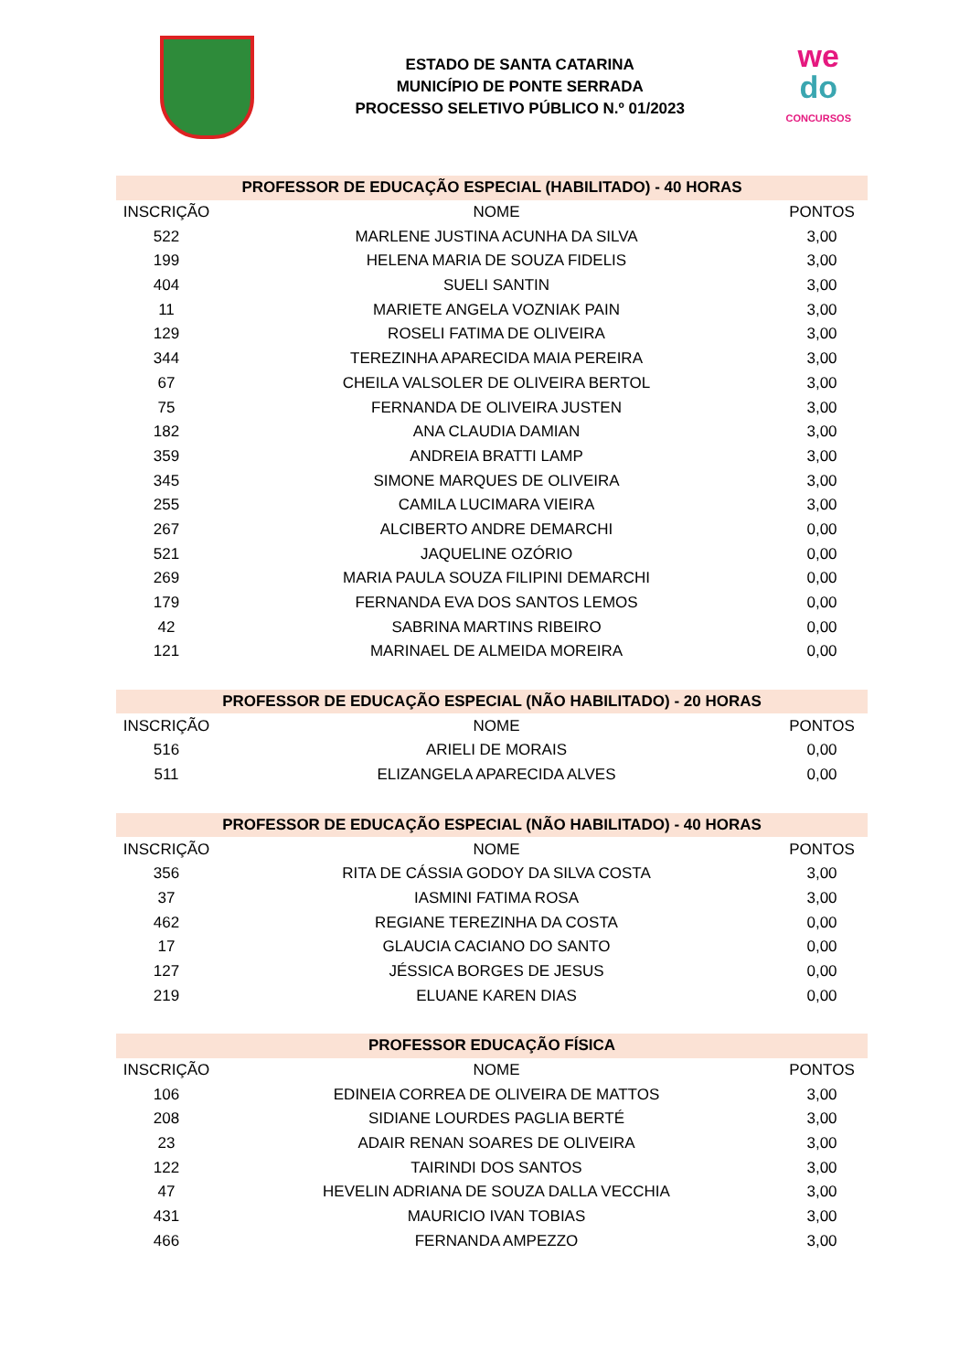ESTADO DE SANTA CATARINA
MUNICÍPIO DE PONTE SERRADA
PROCESSO SELETIVO PÚBLICO N.º 01/2023
we
do
CONCURSOS
| PROFESSOR DE EDUCAÇÃO ESPECIAL (HABILITADO) - 40 HORAS | | |
| --- | --- | --- |
| INSCRIÇÃO | NOME | PONTOS |
| 522 | MARLENE JUSTINA ACUNHA DA SILVA | 3,00 |
| 199 | HELENA MARIA DE SOUZA FIDELIS | 3,00 |
| 404 | SUELI SANTIN | 3,00 |
| 11 | MARIETE ANGELA VOZNIAK PAIN | 3,00 |
| 129 | ROSELI FATIMA DE OLIVEIRA | 3,00 |
| 344 | TEREZINHA APARECIDA MAIA PEREIRA | 3,00 |
| 67 | CHEILA VALSOLER DE OLIVEIRA BERTOL | 3,00 |
| 75 | FERNANDA DE OLIVEIRA JUSTEN | 3,00 |
| 182 | ANA CLAUDIA DAMIAN | 3,00 |
| 359 | ANDREIA BRATTI LAMP | 3,00 |
| 345 | SIMONE MARQUES DE OLIVEIRA | 3,00 |
| 255 | CAMILA LUCIMARA VIEIRA | 3,00 |
| 267 | ALCIBERTO ANDRE DEMARCHI | 0,00 |
| 521 | JAQUELINE OZÓRIO | 0,00 |
| 269 | MARIA PAULA SOUZA FILIPINI DEMARCHI | 0,00 |
| 179 | FERNANDA EVA DOS SANTOS LEMOS | 0,00 |
| 42 | SABRINA MARTINS RIBEIRO | 0,00 |
| 121 | MARINAEL DE ALMEIDA MOREIRA | 0,00 |
| PROFESSOR DE EDUCAÇÃO ESPECIAL (NÃO HABILITADO) - 20 HORAS | | |
| INSCRIÇÃO | NOME | PONTOS |
| 516 | ARIELI DE MORAIS | 0,00 |
| 511 | ELIZANGELA APARECIDA ALVES | 0,00 |
| PROFESSOR DE EDUCAÇÃO ESPECIAL (NÃO HABILITADO) - 40 HORAS | | |
| INSCRIÇÃO | NOME | PONTOS |
| 356 | RITA DE CÁSSIA GODOY DA SILVA COSTA | 3,00 |
| 37 | IASMINI FATIMA ROSA | 3,00 |
| 462 | REGIANE TEREZINHA DA COSTA | 0,00 |
| 17 | GLAUCIA CACIANO DO SANTO | 0,00 |
| 127 | JÉSSICA BORGES DE JESUS | 0,00 |
| 219 | ELUANE KAREN DIAS | 0,00 |
| PROFESSOR EDUCAÇÃO FÍSICA | | |
| INSCRIÇÃO | NOME | PONTOS |
| 106 | EDINEIA CORREA DE OLIVEIRA DE MATTOS | 3,00 |
| 208 | SIDIANE LOURDES PAGLIA BERTÉ | 3,00 |
| 23 | ADAIR RENAN SOARES DE OLIVEIRA | 3,00 |
| 122 | TAIRINDI DOS SANTOS | 3,00 |
| 47 | HEVELIN ADRIANA DE SOUZA DALLA VECCHIA | 3,00 |
| 431 | MAURICIO IVAN TOBIAS | 3,00 |
| 466 | FERNANDA AMPEZZO | 3,00 |